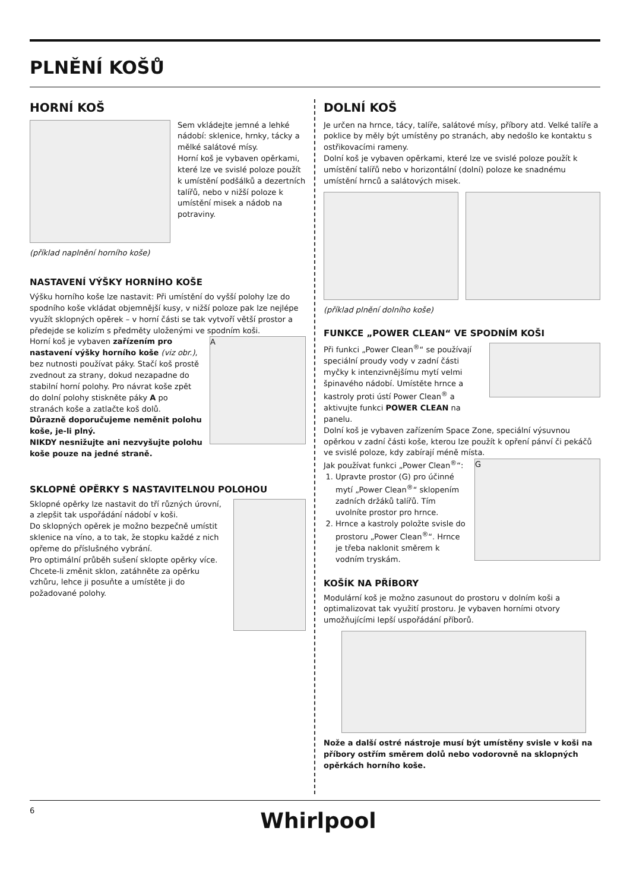PLNĚNÍ KOŠŮ
HORNÍ KOŠ
Sem vkládejte jemné a lehké nádobí: sklenice, hrnky, tácky a mělké salátové mísy.
Horní koš je vybaven opěrkami, které lze ve svislé poloze použít k umístění podšálků a dezertních talířů, nebo v nižší poloze k umístění misek a nádob na potraviny.
(příklad naplnění horního koše)
NASTAVENÍ VÝŠKY HORNÍHO KOŠE
Výšku horního koše lze nastavit: Při umístění do vyšší polohy lze do spodního koše vkládat objemnější kusy, v nižší poloze pak lze nejlépe využít sklopných opěrek – v horní části se tak vytvoří větší prostor a předejde se kolizím s předměty uloženými ve spodním koši.
Horní koš je vybaven zařízením pro nastavení výšky horního koše (viz obr.), bez nutnosti používat páky. Stačí koš prostě zvednout za strany, dokud nezapadne do stabilní horní polohy. Pro návrat koše zpět do dolní polohy stiskněte páky A po stranách koše a zatlačte koš dolů.
Důrazně doporučujeme neměnit polohu koše, je-li plný.
NIKDY nesnižujte ani nezvyšujte polohu koše pouze na jedné straně.
A
SKLOPNÉ OPĚRKY S NASTAVITELNOU POLOHOU
Sklopné opěrky lze nastavit do tří různých úrovní, a zlepšit tak uspořádání nádobí v koši.
Do sklopných opěrek je možno bezpečně umístit sklenice na víno, a to tak, že stopku každé z nich opřeme do příslušného vybrání.
Pro optimální průběh sušení sklopte opěrky více. Chcete-li změnit sklon, zatáhněte za opěrku vzhůru, lehce ji posuňte a umístěte ji do požadované polohy.
DOLNÍ KOŠ
Je určen na hrnce, tácy, talíře, salátové mísy, příbory atd. Velké talíře a poklice by měly být umístěny po stranách, aby nedošlo ke kontaktu s ostřikovacími rameny.
Dolní koš je vybaven opěrkami, které lze ve svislé poloze použít k umístění talířů nebo v horizontální (dolní) poloze ke snadnému umístění hrnců a salátových misek.
(příklad plnění dolního koše)
FUNKCE „POWER CLEAN“ VE SPODNÍM KOŠI
Při funkci „Power Clean<sup>®</sup>“ se používají speciální proudy vody v zadní části myčky k intenzivnějšímu mytí velmi špinavého nádobí. Umístěte hrnce a kastroly proti ústí Power Clean<sup>®</sup> a aktivujte funkci POWER CLEAN na panelu.
Dolní koš je vybaven zařízením Space Zone, speciální výsuvnou opěrkou v zadní části koše, kterou lze použít k opření pánví či pekáčů ve svislé poloze, kdy zabírají méně místa.
Jak používat funkci „Power Clean<sup>®</sup>“:
1. Upravte prostor (G) pro účinné mytí „Power Clean<sup>®</sup>“ sklopením zadních držáků talířů. Tím uvolníte prostor pro hrnce.
2. Hrnce a kastroly položte svisle do prostoru „Power Clean<sup>®</sup>“. Hrnce je třeba naklonit směrem k vodním tryskám.
G
KOŠÍK NA PŘÍBORY
Modulární koš je možno zasunout do prostoru v dolním koši a optimalizovat tak využití prostoru. Je vybaven horními otvory umožňujícími lepší uspořádání příborů.
Nože a další ostré nástroje musí být umístěny svisle v koši na příbory ostřím směrem dolů nebo vodorovně na sklopných opěrkách horního koše.
6 Whirlpool